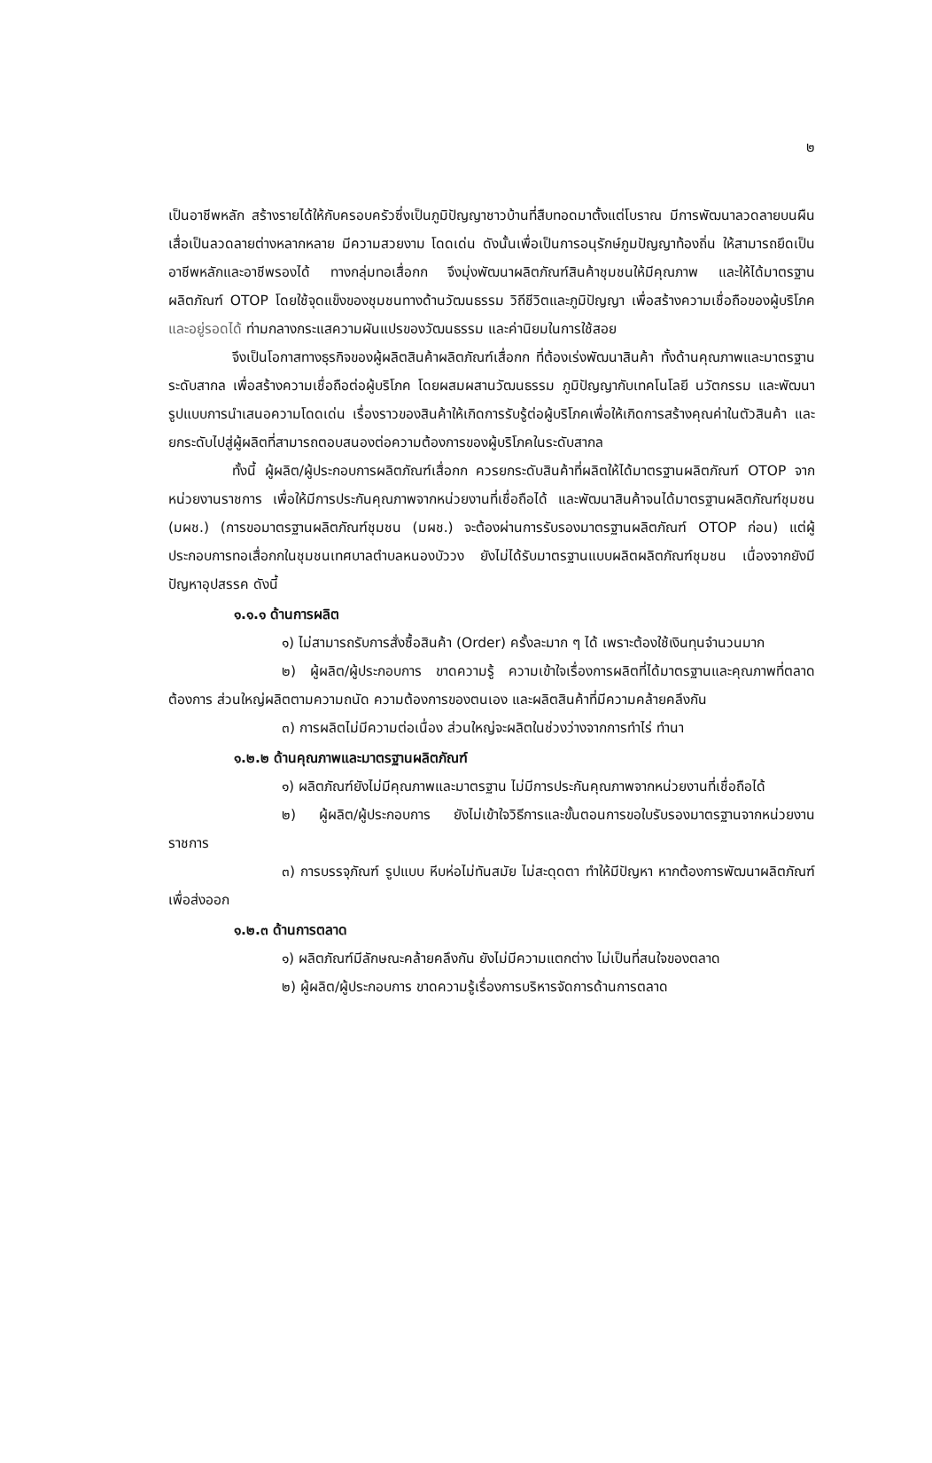๒
เป็นอาชีพหลัก สร้างรายได้ให้กับครอบครัวซึ่งเป็นภูมิปัญญาชาวบ้านที่สืบทอดมาตั้งแต่โบราณ มีการพัฒนาลวดลายบนผืนเสื่อเป็นลวดลายต่างหลากหลาย มีความสวยงาม โดดเด่น ดังนั้นเพื่อเป็นการอนุรักษ์ภูมปัญญาท้องถิ่น ให้สามารถยึดเป็นอาชีพหลักและอาชีพรองได้ ทางกลุ่มทอเสื่อกก จึงมุ่งพัฒนาผลิตภัณฑ์สินค้าชุมชนให้มีคุณภาพ และให้ได้มาตรฐานผลิตภัณฑ์ OTOP โดยใช้จุดแข็งของชุมชนทางด้านวัฒนธรรม วิถีชีวิตและภูมิปัญญา เพื่อสร้างความเชื่อถือของผู้บริโภค และอยู่รอดได้ ท่ามกลางกระแสความผันแปรของวัฒนธรรม และค่านิยมในการใช้สอย
จึงเป็นโอกาสทางธุรกิจของผู้ผลิตสินค้าผลิตภัณฑ์เสื่อกก ที่ต้องเร่งพัฒนาสินค้า ทั้งด้านคุณภาพและมาตรฐานระดับสากล เพื่อสร้างความเชื่อถือต่อผู้บริโภค โดยผสมผสานวัฒนธรรม ภูมิปัญญากับเทคโนโลยี นวัตกรรม และพัฒนารูปแบบการนำเสนอความโดดเด่น เรื่องราวของสินค้าให้เกิดการรับรู้ต่อผู้บริโภคเพื่อให้เกิดการสร้างคุณค่าในตัวสินค้า และยกระดับไปสู่ผู้ผลิตที่สามารถตอบสนองต่อความต้องการของผู้บริโภคในระดับสากล
ทั้งนี้ ผู้ผลิต/ผู้ประกอบการผลิตภัณฑ์เสื่อกก ควรยกระดับสินค้าที่ผลิตให้ได้มาตรฐานผลิตภัณฑ์ OTOP จากหน่วยงานราชการ เพื่อให้มีการประกันคุณภาพจากหน่วยงานที่เชื่อถือได้ และพัฒนาสินค้าจนได้มาตรฐานผลิตภัณฑ์ชุมชน (มผช.) (การขอมาตรฐานผลิตภัณฑ์ชุมชน (มผช.) จะต้องผ่านการรับรองมาตรฐานผลิตภัณฑ์ OTOP ก่อน) แต่ผู้ประกอบการทอเสื่อกกในชุมชนเทศบาลตำบลหนองบัววง ยังไม่ได้รับมาตรฐานแบบผลิตผลิตภัณฑ์ชุมชน เนื่องจากยังมีปัญหาอุปสรรค ดังนี้
๑.๑.๑ ด้านการผลิต
๑) ไม่สามารถรับการสั่งซื้อสินค้า (Order) ครั้งละมาก ๆ ได้ เพราะต้องใช้เงินทุนจำนวนมาก
๒) ผู้ผลิต/ผู้ประกอบการ ขาดความรู้ ความเข้าใจเรื่องการผลิตที่ได้มาตรฐานและคุณภาพที่ตลาดต้องการ ส่วนใหญ่ผลิตตามความถนัด ความต้องการของตนเอง และผลิตสินค้าที่มีความคล้ายคลึงกัน
๓) การผลิตไม่มีความต่อเนื่อง ส่วนใหญ่จะผลิตในช่วงว่างจากการทำไร่ ทำนา
๑.๒.๒ ด้านคุณภาพและมาตรฐานผลิตภัณฑ์
๑) ผลิตภัณฑ์ยังไม่มีคุณภาพและมาตรฐาน ไม่มีการประกันคุณภาพจากหน่วยงานที่เชื่อถือได้
๒) ผู้ผลิต/ผู้ประกอบการ ยังไม่เข้าใจวิธีการและขั้นตอนการขอใบรับรองมาตรฐานจากหน่วยงานราชการ
๓) การบรรจุภัณฑ์ รูปแบบ หีบห่อไม่ทันสมัย ไม่สะดุดตา ทำให้มีปัญหา หากต้องการพัฒนาผลิตภัณฑ์เพื่อส่งออก
๑.๒.๓ ด้านการตลาด
๑) ผลิตภัณฑ์มีลักษณะคล้ายคลึงกัน ยังไม่มีความแตกต่าง ไม่เป็นที่สนใจของตลาด
๒) ผู้ผลิต/ผู้ประกอบการ ขาดความรู้เรื่องการบริหารจัดการด้านการตลาด